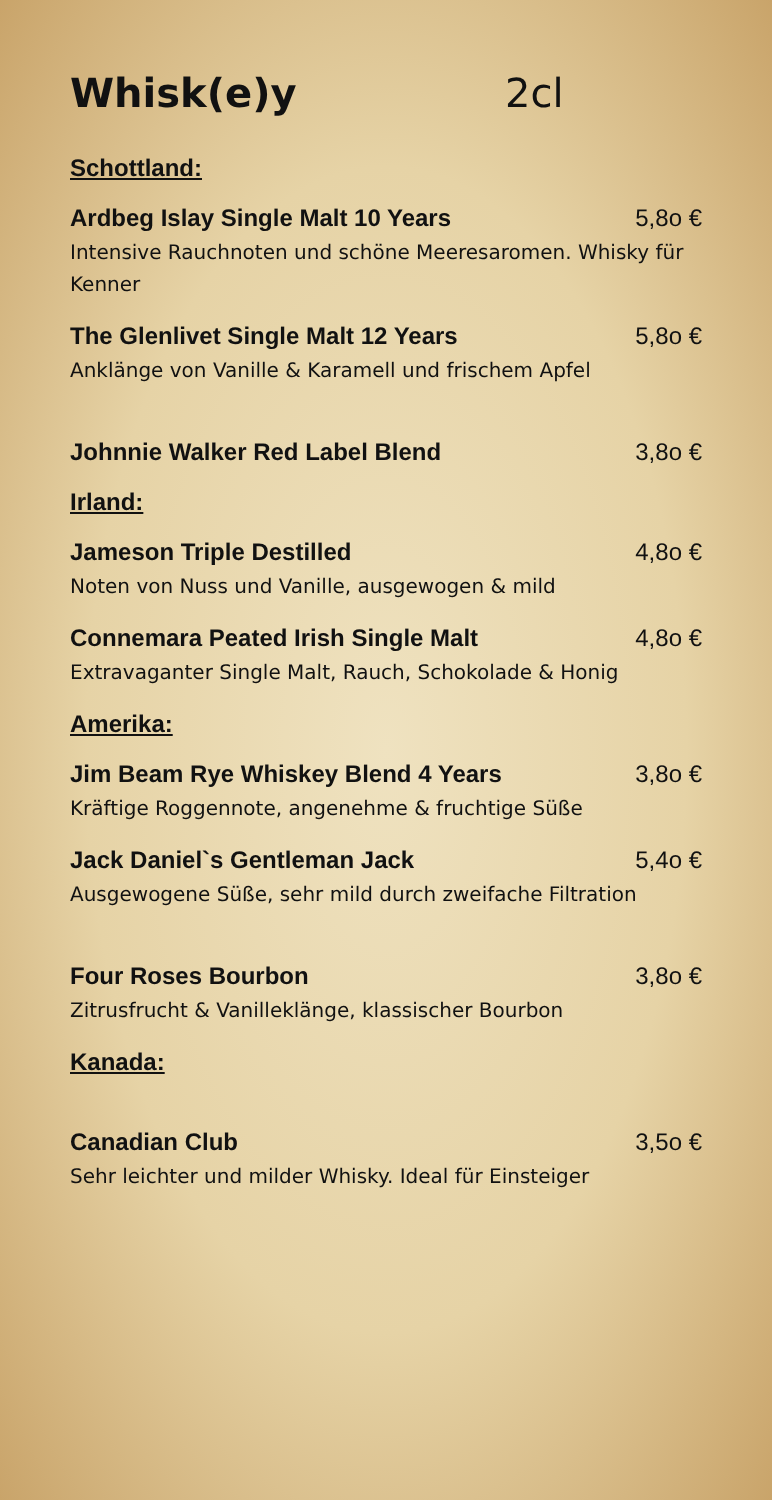Whisk(e)y 2cl
Schottland:
Ardbeg Islay Single Malt 10 Years 5,8o €
Intensive Rauchnoten und schöne Meeresaromen. Whisky für Kenner
The Glenlivet Single Malt 12 Years 5,8o €
Anklänge von Vanille & Karamell und frischem Apfel
Johnnie Walker Red Label Blend 3,8o €
Irland:
Jameson Triple Destilled 4,8o €
Noten von Nuss und Vanille, ausgewogen & mild
Connemara Peated Irish Single Malt 4,8o €
Extravaganter Single Malt, Rauch, Schokolade & Honig
Amerika:
Jim Beam Rye Whiskey Blend 4 Years 3,8o €
Kräftige Roggennote, angenehme & fruchtige Süße
Jack Daniel`s Gentleman Jack 5,4o €
Ausgewogene Süße, sehr mild durch zweifache Filtration
Four Roses Bourbon 3,8o €
Zitrusfrucht & Vanilleklänge, klassischer Bourbon
Kanada:
Canadian Club 3,5o €
Sehr leichter und milder Whisky. Ideal für Einsteiger